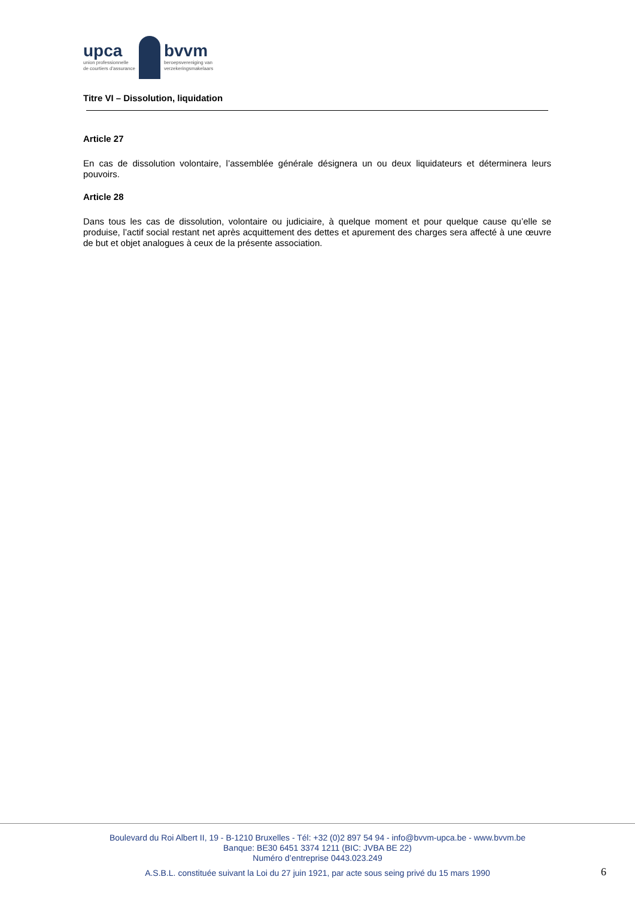upca
union professionnelle
de courtiers d'assurance
bvvm
beroepsvereniging van
verzekeringsmakelaars
Titre VI – Dissolution, liquidation
Article 27
En cas de dissolution volontaire, l’assemblée générale désignera un ou deux liquidateurs et déterminera leurs pouvoirs.
Article 28
Dans tous les cas de dissolution, volontaire ou judiciaire, à quelque moment et pour quelque cause qu’elle se produise, l’actif social restant net après acquittement des dettes et apurement des charges sera affecté à une œuvre de but et objet analogues à ceux de la présente association.
Boulevard du Roi Albert II, 19 - B-1210 Bruxelles - Tél: +32 (0)2 897 54 94 - info@bvvm-upca.be - www.bvvm.be
Banque: BE30 6451 3374 1211 (BIC: JVBA BE 22)
Numéro d’entreprise 0443.023.249
A.S.B.L. constituée suivant la Loi du 27 juin 1921, par acte sous seing privé du 15 mars 1990
6